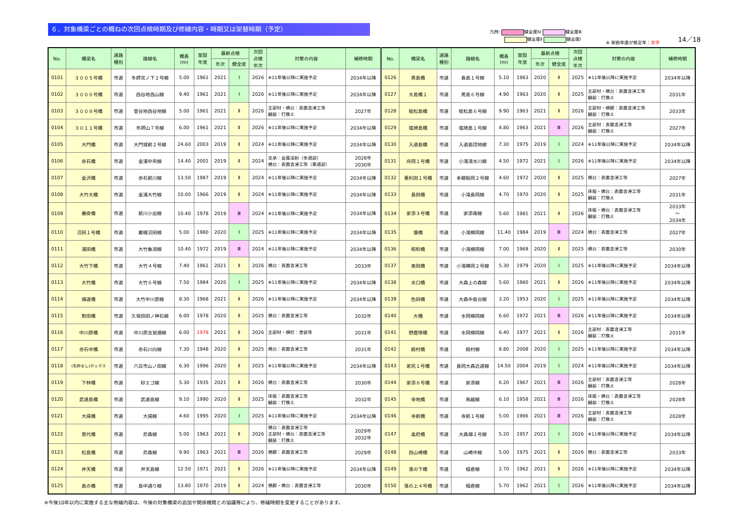６．対象橋梁ごとの概ねの次回点検時期及び修繕内容・時期又は架替時期（予定）
凡例: 健全度Ⅳ 健全度Ⅲ
　　　 健全度Ⅱ 健全度Ⅰ
※ 架設年度が推定年：赤字 14／18
| No. | 橋梁名 | 道路 種別 | 路線名 | 橋長 (m) | 架設 年度 | 最新点検 | | 次回 点検 年次 | 対策の内容 | 補修時期 | No. | 橋梁名 | 道路 種別 | 路線名 | 橋長 (m) | 架設 年度 | 最新点検 | | 次回 点検 年次 | 対策の内容 | 補修時期 |
| --- | --- | --- | --- | --- | --- | --- | --- | --- | --- | --- | --- | --- | --- | --- | --- | --- | --- | --- | --- | --- | --- |
| | | | | | | 年次 | 健全度 | | | | | | | | | | 年次 | 健全度 | | | |
| 0101 | ３００５号橋 | 市道 | 冬師宮ノ下２号線 | 5.00 | 1961 | 2021 | Ⅰ | 2026 | ※11年後以降に実施予定 | 2034年以降 | 0126 | 男島橋 | 市道 | 長島１号線 | 5.10 | 1963 | 2020 | Ⅱ | 2025 | ※11年後以降に実施予定 | 2034年以降 |
| 0102 | ３００６号橋 | 市道 | 西谷地西山線 | 9.40 | 1961 | 2021 | Ⅰ | 2026 | ※11年後以降に実施予定 | 2034年以降 | 0127 | 大島橋１ | 市道 | 男島６号線 | 4.90 | 1963 | 2020 | Ⅱ | 2025 | 主部材・橋台：表面含浸工等 舗装：打換え | 2031年 |
| 0103 | ３００８号橋 | 市道 | 菅谷地西谷地線 | 5.00 | 1961 | 2021 | Ⅱ | 2026 | 主部材・橋台：表面含浸工等 舗装：打換え | 2027年 | 0128 | 絵松島橋 | 市道 | 絵松島６号線 | 9.90 | 1963 | 2021 | Ⅱ | 2026 | 主部材・橋脚：表面含浸工等 舗装：打換え | 2033年 |
| 0104 | ３０１１号橋 | 市道 | 冬師山７号線 | 6.00 | 1961 | 2021 | Ⅱ | 2026 | ※11年後以降に実施予定 | 2034年以降 | 0129 | 塩焼島橋 | 市道 | 塩焼島１号線 | 4.80 | 1963 | 2021 | Ⅲ | 2026 | 主部材：表面含浸工等 舗装：打換え | 2027年 |
| 0105 | 大門橋 | 市道 | 大門城前２号線 | 24.60 | 2003 | 2019 | Ⅱ | 2024 | ※11年後以降に実施予定 | 2034年以降 | 0130 | 入道島橋 | 市道 | 入道島団地線 | 7.30 | 1975 | 2019 | Ⅰ | 2024 | ※11年後以降に実施予定 | 2034年以降 |
| 0106 | 赤石橋 | 市道 | 金浦中央線 | 14.40 | 2001 | 2019 | Ⅱ | 2024 | 支承：金属溶射（歩道部） 橋台：表面含浸工等（車道部） | 2028年 2030年 | 0131 | 舟岡１号橋 | 市道 | 小滝清水川線 | 4.50 | 1972 | 2021 | Ⅰ | 2026 | ※11年後以降に実施予定 | 2034年以降 |
| 0107 | 金沢橋 | 市道 | 赤石前川線 | 13.50 | 1987 | 2019 | Ⅱ | 2024 | ※11年後以降に実施予定 | 2034年以降 | 0132 | 重利田１号橋 | 市道 | 本郷船岡２号線 | 4.60 | 1972 | 2020 | Ⅱ | 2025 | 橋台：表面含浸工等 | 2027年 |
| 0108 | 大竹大橋 | 市道 | 金浦大竹線 | 10.00 | 1966 | 2019 | Ⅱ | 2024 | ※11年後以降に実施予定 | 2034年以降 | 0133 | 長田橋 | 市道 | 小滝長岡線 | 4.70 | 1970 | 2020 | Ⅱ | 2025 | 床版・橋台：表面含浸工等 舗装：打換え | 2031年 |
| 0109 | 藤掛橋 | 市道 | 前川小出線 | 10.40 | 1978 | 2019 | Ⅲ | 2024 | ※11年後以降に実施予定 | 2034年以降 | 0134 | 家添３号橋 | 市道 | 家添南線 | 5.60 | 1981 | 2021 | Ⅱ | 2026 | 床版・橋台：表面含浸工等 舗装：打換え | 2033年 ～ 2034年 |
| 0110 | 沼田１号橋 | 市道 | 巌峨沼田線 | 5.00 | 1980 | 2020 | Ⅰ | 2025 | ※11年後以降に実施予定 | 2034年以降 | 0135 | 盛橋 | 市道 | 小滝横岡線 | 11.40 | 1984 | 2019 | Ⅲ | 2024 | 橋台：表面含浸工等 | 2027年 |
| 0111 | 浦田橋 | 市道 | 大竹象潟線 | 10.40 | 1972 | 2019 | Ⅲ | 2024 | ※11年後以降に実施予定 | 2034年以降 | 0136 | 昭和橋 | 市道 | 小滝横岡線 | 7.00 | 1969 | 2020 | Ⅱ | 2025 | 橋台：表面含浸工等 | 2030年 |
| 0112 | 大竹下橋 | 市道 | 大竹４号線 | 7.40 | 1961 | 2021 | Ⅱ | 2026 | 橋台：表面含浸工等 | 2033年 | 0137 | 奥田橋 | 市道 | 小滝横岡２号線 | 5.30 | 1979 | 2020 | Ⅰ | 2025 | ※11年後以降に実施予定 | 2034年以降 |
| 0113 | 大竹橋 | 市道 | 大竹６号線 | 7.50 | 1984 | 2020 | Ⅰ | 2025 | ※11年後以降に実施予定 | 2034年以降 | 0138 | 水口橋 | 市道 | 大森上の森線 | 5.60 | 1960 | 2021 | Ⅱ | 2026 | ※11年後以降に実施予定 | 2034年以降 |
| 0114 | 畑道橋 | 市道 | 大竹中川原線 | 8.30 | 1968 | 2021 | Ⅱ | 2026 | ※11年後以降に実施予定 | 2034年以降 | 0139 | 色田橋 | 市道 | 大森中島台線 | 3.20 | 1953 | 2020 | Ⅰ | 2025 | ※11年後以降に実施予定 | 2034年以降 |
| 0115 | 割田橋 | 市道 | 久保田田ノ神石線 | 6.00 | 1978 | 2020 | Ⅱ | 2025 | 橋台：表面含浸工等 | 2032年 | 0140 | 大橋 | 市道 | 水岡横岡線 | 6.60 | 1972 | 2021 | Ⅲ | 2026 | ※11年後以降に実施予定 | 2034年以降 |
| 0116 | 中川原橋 | 市道 | 中川原古鼠畑線 | 6.00 | 1978 | 2021 | Ⅱ | 2026 | 主部材・横桁：塗装等 | 2031年 | 0141 | 野鹿塚橋 | 市道 | 水岡横岡線 | 6.40 | 1977 | 2021 | Ⅱ | 2026 | 主部材：表面含浸工等 舗装：打換え | 2031年 |
| 0117 | 赤石中橋 | 市道 | 赤石川向線 | 7.30 | 1948 | 2020 | Ⅱ | 2025 | 橋台：表面含浸工等 | 2031年 | 0142 | 殿村橋 | 市道 | 殿村線 | 8.80 | 2008 | 2020 | Ⅰ | 2025 | ※11年後以降に実施予定 | 2034年以降 |
| 0118 | (名称なし)ボックス | 市道 | 六日市山ノ田線 | 6.30 | 1996 | 2020 | Ⅱ | 2025 | ※11年後以降に実施予定 | 2034年以降 | 0143 | 家尻１号橋 | 市道 | 長岡大森近道線 | 14.50 | 2004 | 2019 | Ⅰ | 2024 | ※11年後以降に実施予定 | 2034年以降 |
| 0119 | 下林橋 | 市道 | 砂エゴ線 | 5.30 | 1935 | 2021 | Ⅱ | 2026 | 橋台：表面含浸工等 | 2030年 | 0144 | 家添８号橋 | 市道 | 家添線 | 6.20 | 1967 | 2021 | Ⅲ | 2026 | 主部材：表面含浸工等 舗装：打換え | 2028年 |
| 0120 | 武道島橋 | 市道 | 武道島線 | 9.10 | 1990 | 2020 | Ⅱ | 2025 | 床版：表面含浸工等 舗装：打換え | 2032年 | 0145 | 寺地橋 | 市道 | 鳥越線 | 6.10 | 1958 | 2021 | Ⅲ | 2026 | 床版・橋台：表面含浸工等 舗装：打換え | 2028年 |
| 0121 | 大揚橋 | 市道 | 大揚線 | 4.60 | 1995 | 2020 | Ⅰ | 2025 | ※11年後以降に実施予定 | 2034年以降 | 0146 | 寺前橋 | 市道 | 寺前１号線 | 5.00 | 1966 | 2021 | Ⅲ | 2026 | 主部材：表面含浸工等 舗装：打換え | 2028年 |
| 0122 | 苗代橋 | 市道 | 尼森線 | 5.00 | 1963 | 2021 | Ⅱ | 2026 | 橋台：表面含浸工等 主部材・橋台：表面含浸工等 舗装：打換え | 2029年 2032年 | 0147 | 高府橋 | 市道 | 大森畑２号線 | 5.20 | 1957 | 2021 | Ⅰ | 2026 | ※11年後以降に実施予定 | 2034年以降 |
| 0123 | 松島橋 | 市道 | 尼森線 | 9.90 | 1963 | 2021 | Ⅲ | 2026 | 橋脚：表面含浸工等 | 2029年 | 0148 | 西山崎橋 | 市道 | 山崎中線 | 5.00 | 1975 | 2021 | Ⅱ | 2026 | 橋台：表面含浸工等 | 2033年 |
| 0124 | 弁天橋 | 市道 | 弁天島線 | 12.50 | 1971 | 2021 | Ⅱ | 2026 | ※11年後以降に実施予定 | 2034年以降 | 0149 | 落の下橋 | 市道 | 稲倉線 | 2.70 | 1962 | 2021 | Ⅱ | 2026 | ※11年後以降に実施予定 | 2034年以降 |
| 0125 | 島の橋 | 市道 | 島中通り線 | 13.80 | 1970 | 2019 | Ⅱ | 2024 | 橋脚・橋台：表面含浸工等 | 2030年 | 0150 | 落の上４号橋 | 市道 | 稲倉線 | 5.70 | 1962 | 2021 | Ⅰ | 2026 | ※11年後以降に実施予定 | 2034年以降 |
※今後10年以内に実施する主な修繕内容は、今後の対象橋梁の追加や関係機関との協議等により、修繕時期を変更することがあります。